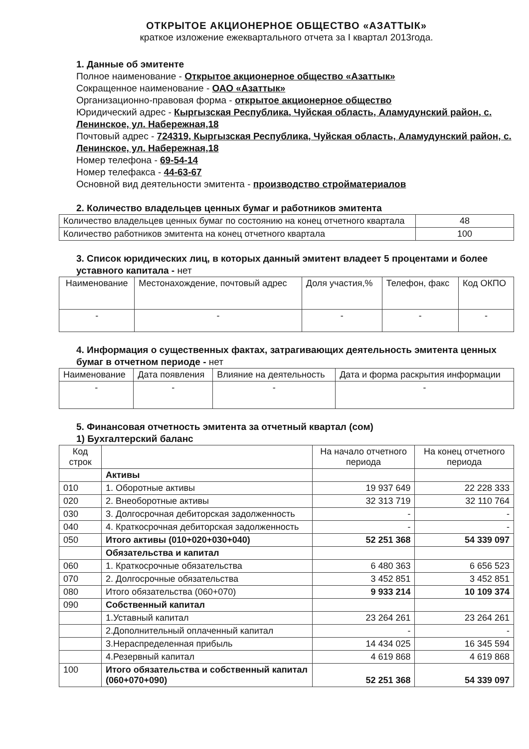ОТКРЫТОЕ АКЦИОНЕРНОЕ ОБЩЕСТВО «АЗАТТЫК»
краткое изложение ежеквартального отчета за I квартал 2013года.
1. Данные об эмитенте
Полное наименование - Открытое акционерное общество «Азаттык»
Сокращенное наименование - ОАО «Азаттык»
Организационно-правовая форма - открытое акционерное общество
Юридический адрес - Кыргызская Республика, Чуйская область, Аламудунский район, с. Ленинское, ул. Набережная,18
Почтовый адрес - 724319, Кыргызская Республика, Чуйская область, Аламудунский район, с. Ленинское, ул. Набережная,18
Номер телефона - 69-54-14
Номер телефакса - 44-63-67
Основной вид деятельности эмитента - производство стройматериалов
2. Количество владельцев ценных бумаг и работников эмитента
| Количество владельцев ценных бумаг по состоянию на конец отчетного квартала | 48 |
| Количество работников эмитента на конец отчетного квартала | 100 |
3. Список юридических лиц, в которых данный эмитент владеет 5 процентами и более уставного капитала - нет
| Наименование | Местонахождение, почтовый адрес | Доля участия,% | Телефон, факс | Код ОКПО |
| - | - | - | - | - |
4. Информация о существенных фактах, затрагивающих деятельность эмитента ценных бумаг в отчетном периоде - нет
| Наименование | Дата появления | Влияние на деятельность | Дата и форма раскрытия информации |
| - | - | - | - |
5. Финансовая отчетность эмитента за отчетный квартал (сом)
1) Бухгалтерский баланс
| Код строк | | На начало отчетного периода | На конец отчетного периода |
| | Активы | | |
| 010 | 1. Оборотные активы | 19 937 649 | 22 228 333 |
| 020 | 2. Внеоборотные активы | 32 313 719 | 32 110 764 |
| 030 | 3. Долгосрочная дебиторская задолженность | - | - |
| 040 | 4. Краткосрочная дебиторская задолженность | - | - |
| 050 | Итого активы (010+020+030+040) | 52 251 368 | 54 339 097 |
| | Обязательства и капитал | | |
| 060 | 1. Краткосрочные обязательства | 6 480 363 | 6 656 523 |
| 070 | 2. Долгосрочные обязательства | 3 452 851 | 3 452 851 |
| 080 | Итого обязательства (060+070) | 9 933 214 | 10 109 374 |
| 090 | Собственный капитал | | |
| | 1.Уставный капитал | 23 264 261 | 23 264 261 |
| | 2.Дополнительный оплаченный капитал | - | - |
| | 3.Нераспределенная прибыль | 14 434 025 | 16 345 594 |
| | 4.Резервный капитал | 4 619 868 | 4 619 868 |
| 100 | Итого обязательства и собственный капитал (060+070+090) | 52 251 368 | 54 339 097 |